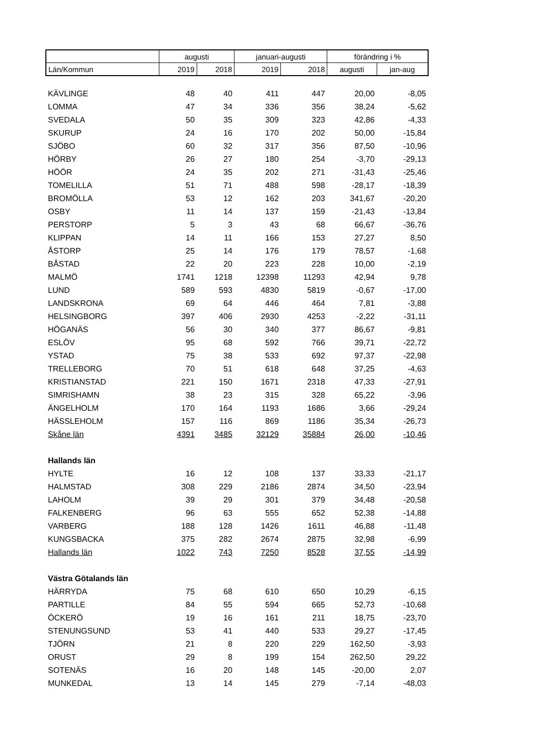| | augusti | | januari-augusti | | förändring i % | |
| Län/Kommun | 2019 | 2018 | 2019 | 2018 | augusti | jan-aug |
| KÄVLINGE | 48 | 40 | 411 | 447 | 20,00 | -8,05 |
| LOMMA | 47 | 34 | 336 | 356 | 38,24 | -5,62 |
| SVEDALA | 50 | 35 | 309 | 323 | 42,86 | -4,33 |
| SKURUP | 24 | 16 | 170 | 202 | 50,00 | -15,84 |
| SJÖBO | 60 | 32 | 317 | 356 | 87,50 | -10,96 |
| HÖRBY | 26 | 27 | 180 | 254 | -3,70 | -29,13 |
| HÖÖR | 24 | 35 | 202 | 271 | -31,43 | -25,46 |
| TOMELILLA | 51 | 71 | 488 | 598 | -28,17 | -18,39 |
| BROMÖLLA | 53 | 12 | 162 | 203 | 341,67 | -20,20 |
| OSBY | 11 | 14 | 137 | 159 | -21,43 | -13,84 |
| PERSTORP | 5 | 3 | 43 | 68 | 66,67 | -36,76 |
| KLIPPAN | 14 | 11 | 166 | 153 | 27,27 | 8,50 |
| ÅSTORP | 25 | 14 | 176 | 179 | 78,57 | -1,68 |
| BÅSTAD | 22 | 20 | 223 | 228 | 10,00 | -2,19 |
| MALMÖ | 1741 | 1218 | 12398 | 11293 | 42,94 | 9,78 |
| LUND | 589 | 593 | 4830 | 5819 | -0,67 | -17,00 |
| LANDSKRONA | 69 | 64 | 446 | 464 | 7,81 | -3,88 |
| HELSINGBORG | 397 | 406 | 2930 | 4253 | -2,22 | -31,11 |
| HÖGANÄS | 56 | 30 | 340 | 377 | 86,67 | -9,81 |
| ESLÖV | 95 | 68 | 592 | 766 | 39,71 | -22,72 |
| YSTAD | 75 | 38 | 533 | 692 | 97,37 | -22,98 |
| TRELLEBORG | 70 | 51 | 618 | 648 | 37,25 | -4,63 |
| KRISTIANSTAD | 221 | 150 | 1671 | 2318 | 47,33 | -27,91 |
| SIMRISHAMN | 38 | 23 | 315 | 328 | 65,22 | -3,96 |
| ÄNGELHOLM | 170 | 164 | 1193 | 1686 | 3,66 | -29,24 |
| HÄSSLEHOLM | 157 | 116 | 869 | 1186 | 35,34 | -26,73 |
| Skåne län | 4391 | 3485 | 32129 | 35884 | 26,00 | -10,46 |
| Hallands län | | | | | | |
| HYLTE | 16 | 12 | 108 | 137 | 33,33 | -21,17 |
| HALMSTAD | 308 | 229 | 2186 | 2874 | 34,50 | -23,94 |
| LAHOLM | 39 | 29 | 301 | 379 | 34,48 | -20,58 |
| FALKENBERG | 96 | 63 | 555 | 652 | 52,38 | -14,88 |
| VARBERG | 188 | 128 | 1426 | 1611 | 46,88 | -11,48 |
| KUNGSBACKA | 375 | 282 | 2674 | 2875 | 32,98 | -6,99 |
| Hallands län | 1022 | 743 | 7250 | 8528 | 37,55 | -14,99 |
| Västra Götalands län | | | | | | |
| HÄRRYDA | 75 | 68 | 610 | 650 | 10,29 | -6,15 |
| PARTILLE | 84 | 55 | 594 | 665 | 52,73 | -10,68 |
| ÖCKERÖ | 19 | 16 | 161 | 211 | 18,75 | -23,70 |
| STENUNGSUND | 53 | 41 | 440 | 533 | 29,27 | -17,45 |
| TJÖRN | 21 | 8 | 220 | 229 | 162,50 | -3,93 |
| ORUST | 29 | 8 | 199 | 154 | 262,50 | 29,22 |
| SOTENÄS | 16 | 20 | 148 | 145 | -20,00 | 2,07 |
| MUNKEDAL | 13 | 14 | 145 | 279 | -7,14 | -48,03 |